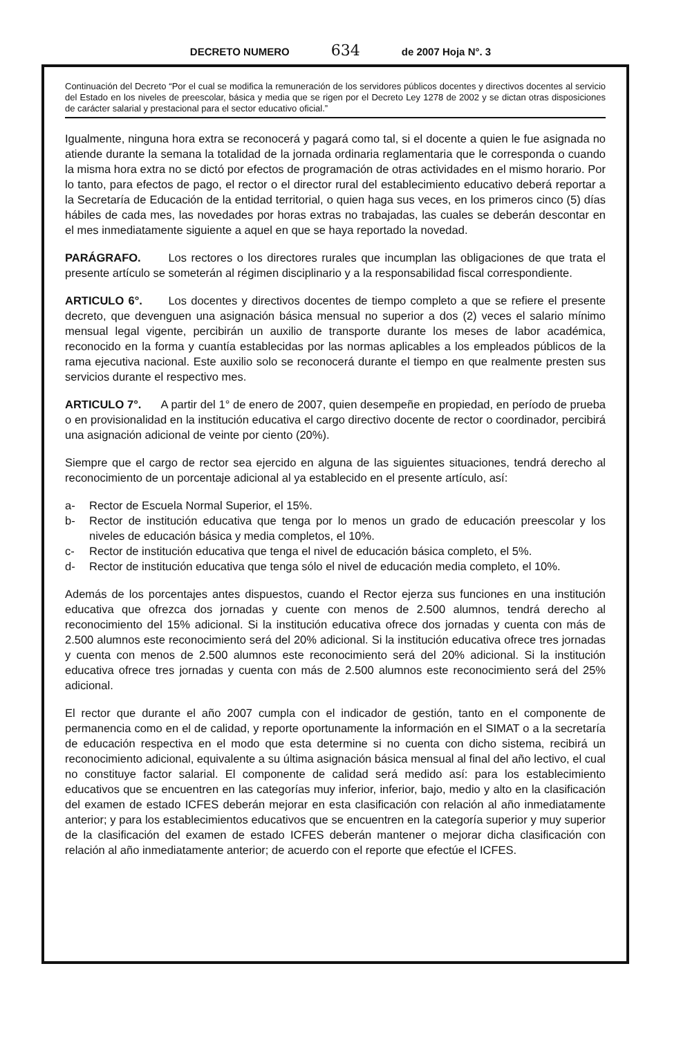DECRETO NUMERO 634 de 2007 Hoja N°. 3
Continuación del Decreto “Por el cual se modifica la remuneración de los servidores públicos docentes y directivos docentes al servicio del Estado en los niveles de preescolar, básica y media que se rigen por el Decreto Ley 1278 de 2002 y se dictan otras disposiciones de carácter salarial y prestacional para el sector educativo oficial.”
Igualmente, ninguna hora extra se reconocerá y pagará como tal, si el docente a quien le fue asignada no atiende durante la semana la totalidad de la jornada ordinaria reglamentaria que le corresponda o cuando la misma hora extra no se dictó por efectos de programación de otras actividades en el mismo horario. Por lo tanto, para efectos de pago, el rector o el director rural del establecimiento educativo deberá reportar a la Secretaría de Educación de la entidad territorial, o quien haga sus veces, en los primeros cinco (5) días hábiles de cada mes, las novedades por horas extras no trabajadas, las cuales se deberán descontar en el mes inmediatamente siguiente a aquel en que se haya reportado la novedad.
PARÁGRAFO. Los rectores o los directores rurales que incumplan las obligaciones de que trata el presente artículo se someterán al régimen disciplinario y a la responsabilidad fiscal correspondiente.
ARTICULO 6°. Los docentes y directivos docentes de tiempo completo a que se refiere el presente decreto, que devenguen una asignación básica mensual no superior a dos (2) veces el salario mínimo mensual legal vigente, percibirán un auxilio de transporte durante los meses de labor académica, reconocido en la forma y cuantía establecidas por las normas aplicables a los empleados públicos de la rama ejecutiva nacional. Este auxilio solo se reconocerá durante el tiempo en que realmente presten sus servicios durante el respectivo mes.
ARTICULO 7°. A partir del 1° de enero de 2007, quien desempeñe en propiedad, en período de prueba o en provisionalidad en la institución educativa el cargo directivo docente de rector o coordinador, percibirá una asignación adicional de veinte por ciento (20%).
Siempre que el cargo de rector sea ejercido en alguna de las siguientes situaciones, tendrá derecho al reconocimiento de un porcentaje adicional al ya establecido en el presente artículo, así:
a- Rector de Escuela Normal Superior, el 15%.
b- Rector de institución educativa que tenga por lo menos un grado de educación preescolar y los niveles de educación básica y media completos, el 10%.
c- Rector de institución educativa que tenga el nivel de educación básica completo, el 5%.
d- Rector de institución educativa que tenga sólo el nivel de educación media completo, el 10%.
Además de los porcentajes antes dispuestos, cuando el Rector ejerza sus funciones en una institución educativa que ofrezca dos jornadas y cuente con menos de 2.500 alumnos, tendrá derecho al reconocimiento del 15% adicional. Si la institución educativa ofrece dos jornadas y cuenta con más de 2.500 alumnos este reconocimiento será del 20% adicional. Si la institución educativa ofrece tres jornadas y cuenta con menos de 2.500 alumnos este reconocimiento será del 20% adicional. Si la institución educativa ofrece tres jornadas y cuenta con más de 2.500 alumnos este reconocimiento será del 25% adicional.
El rector que durante el año 2007 cumpla con el indicador de gestión, tanto en el componente de permanencia como en el de calidad, y reporte oportunamente la información en el SIMAT o a la secretaría de educación respectiva en el modo que esta determine si no cuenta con dicho sistema, recibirá un reconocimiento adicional, equivalente a su última asignación básica mensual al final del año lectivo, el cual no constituye factor salarial. El componente de calidad será medido así: para los establecimiento educativos que se encuentren en las categorías muy inferior, inferior, bajo, medio y alto en la clasificación del examen de estado ICFES deberán mejorar en esta clasificación con relación al año inmediatamente anterior; y para los establecimientos educativos que se encuentren en la categoría superior y muy superior de la clasificación del examen de estado ICFES deberán mantener o mejorar dicha clasificación con relación al año inmediatamente anterior; de acuerdo con el reporte que efectúe el ICFES.